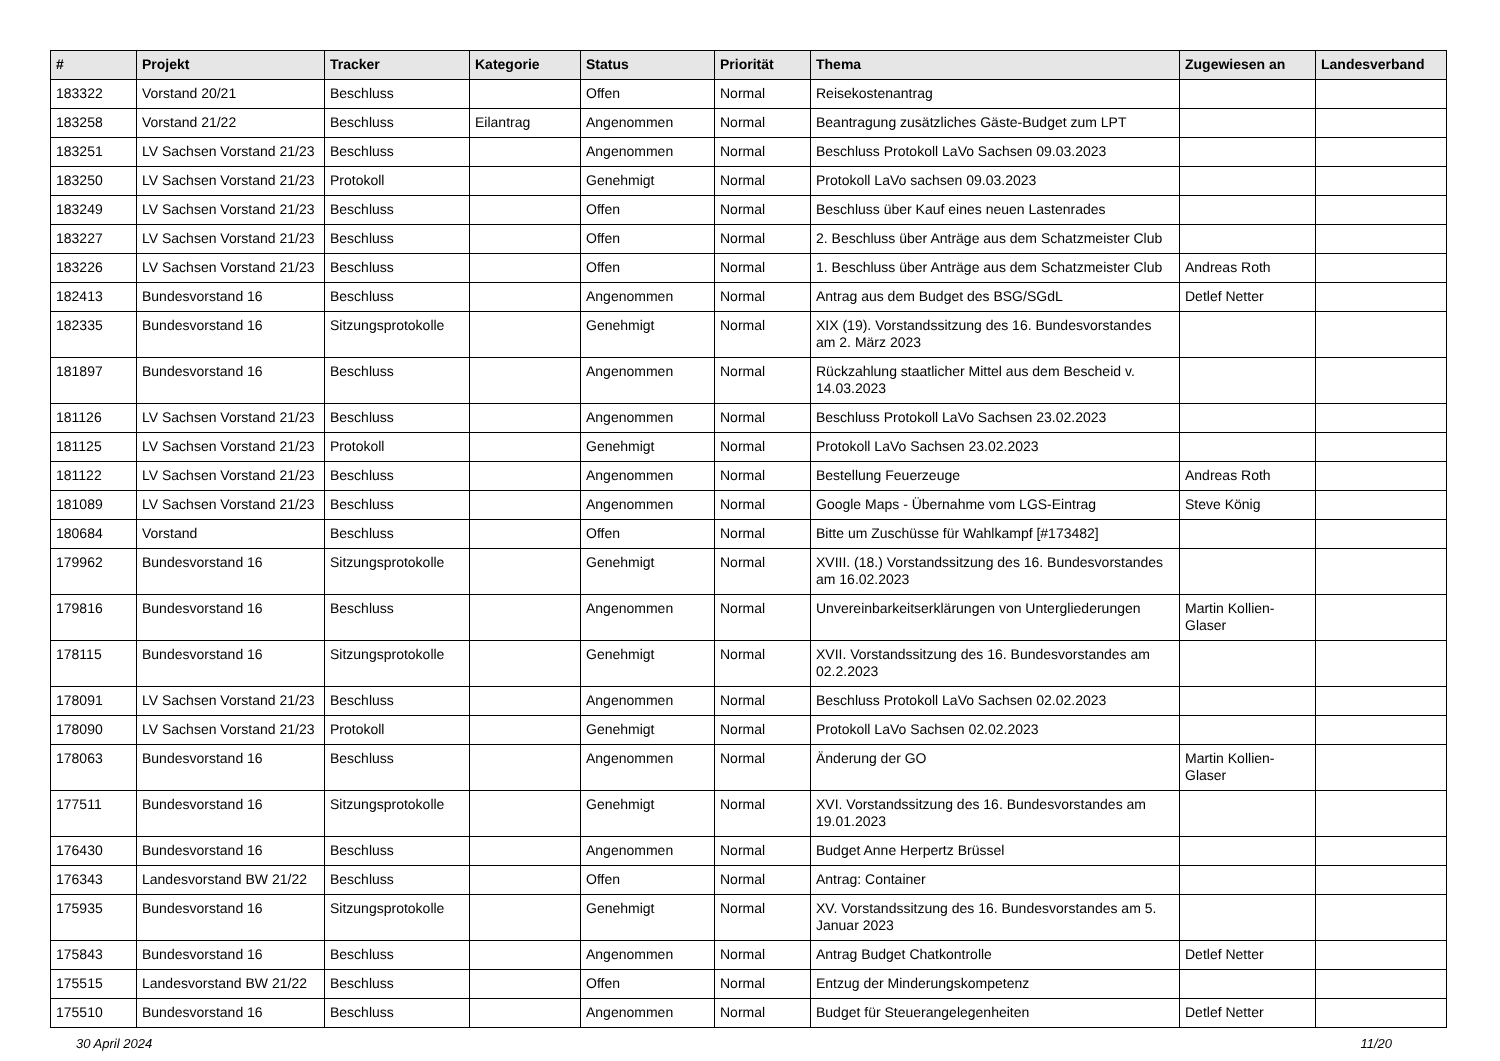| # | Projekt | Tracker | Kategorie | Status | Priorität | Thema | Zugewiesen an | Landesverband |
| --- | --- | --- | --- | --- | --- | --- | --- | --- |
| 183322 | Vorstand 20/21 | Beschluss | | Offen | Normal | Reisekostenantrag | | |
| 183258 | Vorstand 21/22 | Beschluss | Eilantrag | Angenommen | Normal | Beantragung zusätzliches Gäste-Budget zum LPT | | |
| 183251 | LV Sachsen Vorstand 21/23 | Beschluss | | Angenommen | Normal | Beschluss Protokoll LaVo Sachsen 09.03.2023 | | |
| 183250 | LV Sachsen Vorstand 21/23 | Protokoll | | Genehmigt | Normal | Protokoll LaVo sachsen 09.03.2023 | | |
| 183249 | LV Sachsen Vorstand 21/23 | Beschluss | | Offen | Normal | Beschluss über Kauf eines neuen Lastenrades | | |
| 183227 | LV Sachsen Vorstand 21/23 | Beschluss | | Offen | Normal | 2. Beschluss über Anträge aus dem Schatzmeister Club | | |
| 183226 | LV Sachsen Vorstand 21/23 | Beschluss | | Offen | Normal | 1. Beschluss über Anträge aus dem Schatzmeister Club | Andreas Roth | |
| 182413 | Bundesvorstand 16 | Beschluss | | Angenommen | Normal | Antrag aus dem Budget des BSG/SGdL | Detlef Netter | |
| 182335 | Bundesvorstand 16 | Sitzungsprotokolle | | Genehmigt | Normal | XIX (19). Vorstandssitzung des 16. Bundesvorstandes am 2. März 2023 | | |
| 181897 | Bundesvorstand 16 | Beschluss | | Angenommen | Normal | Rückzahlung staatlicher Mittel aus dem Bescheid v. 14.03.2023 | | |
| 181126 | LV Sachsen Vorstand 21/23 | Beschluss | | Angenommen | Normal | Beschluss Protokoll LaVo Sachsen 23.02.2023 | | |
| 181125 | LV Sachsen Vorstand 21/23 | Protokoll | | Genehmigt | Normal | Protokoll LaVo Sachsen 23.02.2023 | | |
| 181122 | LV Sachsen Vorstand 21/23 | Beschluss | | Angenommen | Normal | Bestellung Feuerzeuge | Andreas Roth | |
| 181089 | LV Sachsen Vorstand 21/23 | Beschluss | | Angenommen | Normal | Google Maps - Übernahme vom LGS-Eintrag | Steve König | |
| 180684 | Vorstand | Beschluss | | Offen | Normal | Bitte um Zuschüsse für Wahlkampf [#173482] | | |
| 179962 | Bundesvorstand 16 | Sitzungsprotokolle | | Genehmigt | Normal | XVIII. (18.) Vorstandssitzung des 16. Bundesvorstandes am 16.02.2023 | | |
| 179816 | Bundesvorstand 16 | Beschluss | | Angenommen | Normal | Unvereinbarkeitserklärungen von Untergliederungen | Martin Kollien-Glaser | |
| 178115 | Bundesvorstand 16 | Sitzungsprotokolle | | Genehmigt | Normal | XVII. Vorstandssitzung des 16. Bundesvorstandes am 02.2.2023 | | |
| 178091 | LV Sachsen Vorstand 21/23 | Beschluss | | Angenommen | Normal | Beschluss Protokoll LaVo Sachsen 02.02.2023 | | |
| 178090 | LV Sachsen Vorstand 21/23 | Protokoll | | Genehmigt | Normal | Protokoll LaVo Sachsen 02.02.2023 | | |
| 178063 | Bundesvorstand 16 | Beschluss | | Angenommen | Normal | Änderung der GO | Martin Kollien-Glaser | |
| 177511 | Bundesvorstand 16 | Sitzungsprotokolle | | Genehmigt | Normal | XVI. Vorstandssitzung des 16. Bundesvorstandes am 19.01.2023 | | |
| 176430 | Bundesvorstand 16 | Beschluss | | Angenommen | Normal | Budget Anne Herpertz Brüssel | | |
| 176343 | Landesvorstand BW 21/22 | Beschluss | | Offen | Normal | Antrag: Container | | |
| 175935 | Bundesvorstand 16 | Sitzungsprotokolle | | Genehmigt | Normal | XV. Vorstandssitzung des 16. Bundesvorstandes am 5. Januar 2023 | | |
| 175843 | Bundesvorstand 16 | Beschluss | | Angenommen | Normal | Antrag Budget Chatkontrolle | Detlef Netter | |
| 175515 | Landesvorstand BW 21/22 | Beschluss | | Offen | Normal | Entzug der Minderungskompetenz | | |
| 175510 | Bundesvorstand 16 | Beschluss | | Angenommen | Normal | Budget für Steuerangelegenheiten | Detlef Netter | |
30 April 2024 11/20